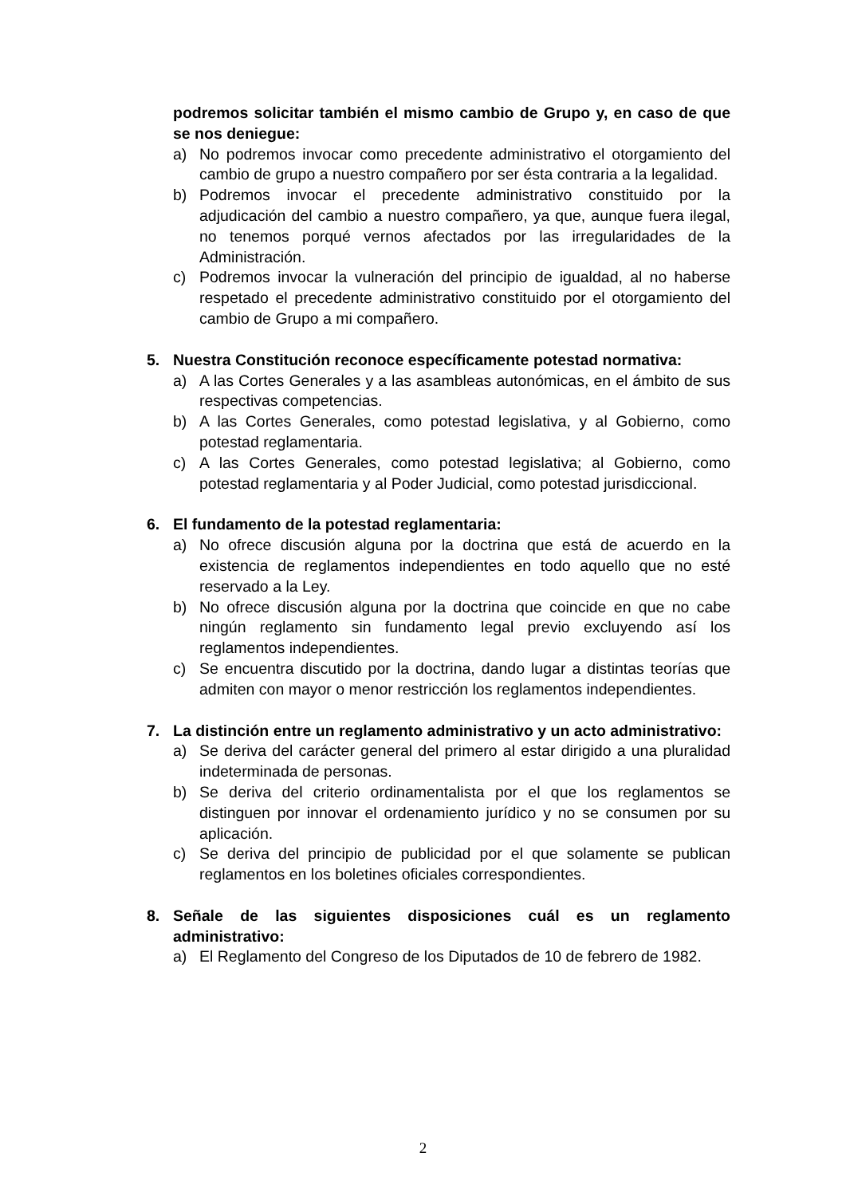podremos solicitar también el mismo cambio de Grupo y, en caso de que se nos deniegue:
a) No podremos invocar como precedente administrativo el otorgamiento del cambio de grupo a nuestro compañero por ser ésta contraria a la legalidad.
b) Podremos invocar el precedente administrativo constituido por la adjudicación del cambio a nuestro compañero, ya que, aunque fuera ilegal, no tenemos porqué vernos afectados por las irregularidades de la Administración.
c) Podremos invocar la vulneración del principio de igualdad, al no haberse respetado el precedente administrativo constituido por el otorgamiento del cambio de Grupo a mi compañero.
5. Nuestra Constitución reconoce específicamente potestad normativa:
a) A las Cortes Generales y a las asambleas autonómicas, en el ámbito de sus respectivas competencias.
b) A las Cortes Generales, como potestad legislativa, y al Gobierno, como potestad reglamentaria.
c) A las Cortes Generales, como potestad legislativa; al Gobierno, como potestad reglamentaria y al Poder Judicial, como potestad jurisdiccional.
6. El fundamento de la potestad reglamentaria:
a) No ofrece discusión alguna por la doctrina que está de acuerdo en la existencia de reglamentos independientes en todo aquello que no esté reservado a la Ley.
b) No ofrece discusión alguna por la doctrina que coincide en que no cabe ningún reglamento sin fundamento legal previo excluyendo así los reglamentos independientes.
c) Se encuentra discutido por la doctrina, dando lugar a distintas teorías que admiten con mayor o menor restricción los reglamentos independientes.
7. La distinción entre un reglamento administrativo y un acto administrativo:
a) Se deriva del carácter general del primero al estar dirigido a una pluralidad indeterminada de personas.
b) Se deriva del criterio ordinamentalista por el que los reglamentos se distinguen por innovar el ordenamiento jurídico y no se consumen por su aplicación.
c) Se deriva del principio de publicidad por el que solamente se publican reglamentos en los boletines oficiales correspondientes.
8. Señale de las siguientes disposiciones cuál es un reglamento administrativo:
a) El Reglamento del Congreso de los Diputados de 10 de febrero de 1982.
2